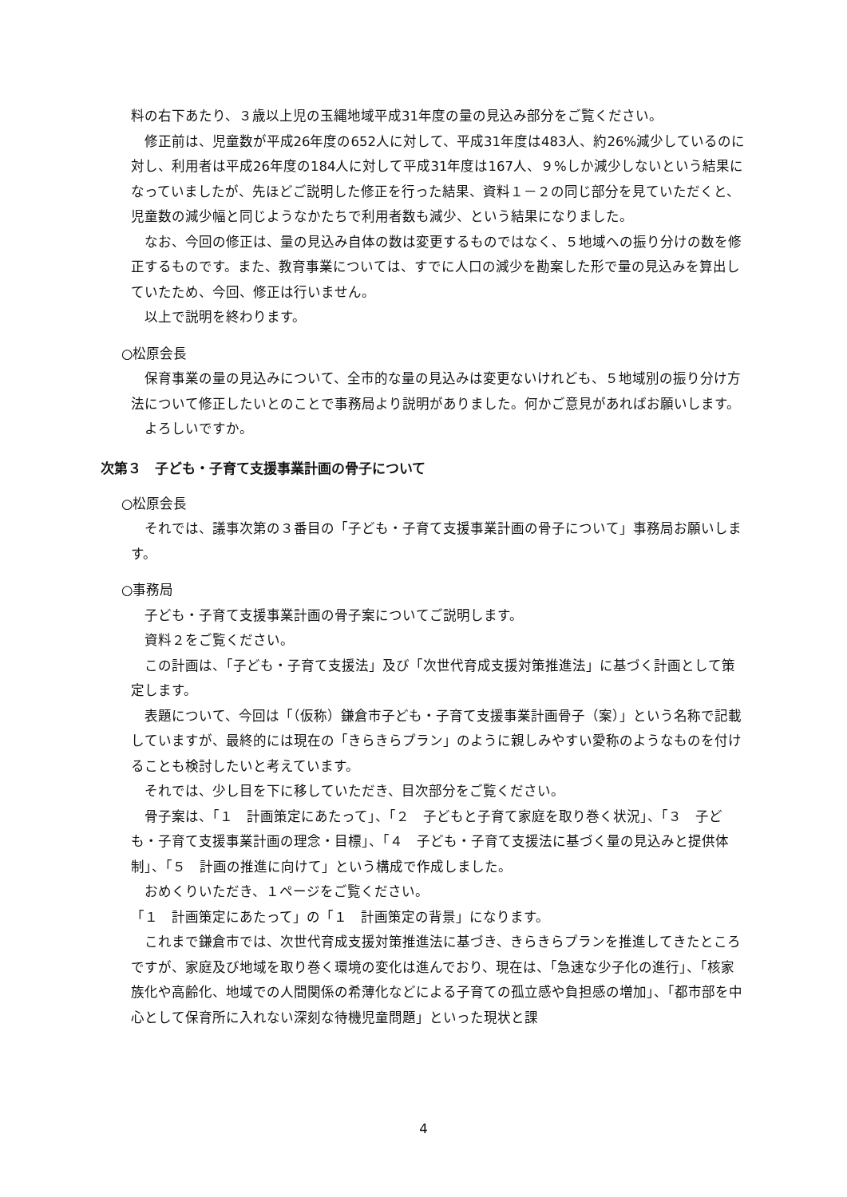料の右下あたり、３歳以上児の玉縄地域平成31年度の量の見込み部分をご覧ください。
修正前は、児童数が平成26年度の652人に対して、平成31年度は483人、約26%減少しているのに対し、利用者は平成26年度の184人に対して平成31年度は167人、９%しか減少しないという結果になっていましたが、先ほどご説明した修正を行った結果、資料１－２の同じ部分を見ていただくと、児童数の減少幅と同じようなかたちで利用者数も減少、という結果になりました。
なお、今回の修正は、量の見込み自体の数は変更するものではなく、５地域への振り分けの数を修正するものです。また、教育事業については、すでに人口の減少を勘案した形で量の見込みを算出していたため、今回、修正は行いません。
以上で説明を終わります。
○松原会長
保育事業の量の見込みについて、全市的な量の見込みは変更ないけれども、５地域別の振り分け方法について修正したいとのことで事務局より説明がありました。何かご意見があればお願いします。
よろしいですか。
次第３　子ども・子育て支援事業計画の骨子について
○松原会長
それでは、議事次第の３番目の「子ども・子育て支援事業計画の骨子について」事務局お願いします。
○事務局
子ども・子育て支援事業計画の骨子案についてご説明します。
資料２をご覧ください。
この計画は、「子ども・子育て支援法」及び「次世代育成支援対策推進法」に基づく計画として策定します。
表題について、今回は「（仮称）鎌倉市子ども・子育て支援事業計画骨子（案）」という名称で記載していますが、最終的には現在の「きらきらプラン」のように親しみやすい愛称のようなものを付けることも検討したいと考えています。
それでは、少し目を下に移していただき、目次部分をご覧ください。
骨子案は、「１　計画策定にあたって」、「２　子どもと子育て家庭を取り巻く状況」、「３　子ども・子育て支援事業計画の理念・目標」、「４　子ども・子育て支援法に基づく量の見込みと提供体制」、「５　計画の推進に向けて」という構成で作成しました。
おめくりいただき、１ページをご覧ください。
「１　計画策定にあたって」の「１　計画策定の背景」になります。
これまで鎌倉市では、次世代育成支援対策推進法に基づき、きらきらプランを推進してきたところですが、家庭及び地域を取り巻く環境の変化は進んでおり、現在は、「急速な少子化の進行」、「核家族化や高齢化、地域での人間関係の希薄化などによる子育ての孤立感や負担感の増加」、「都市部を中心として保育所に入れない深刻な待機児童問題」といった現状と課
4